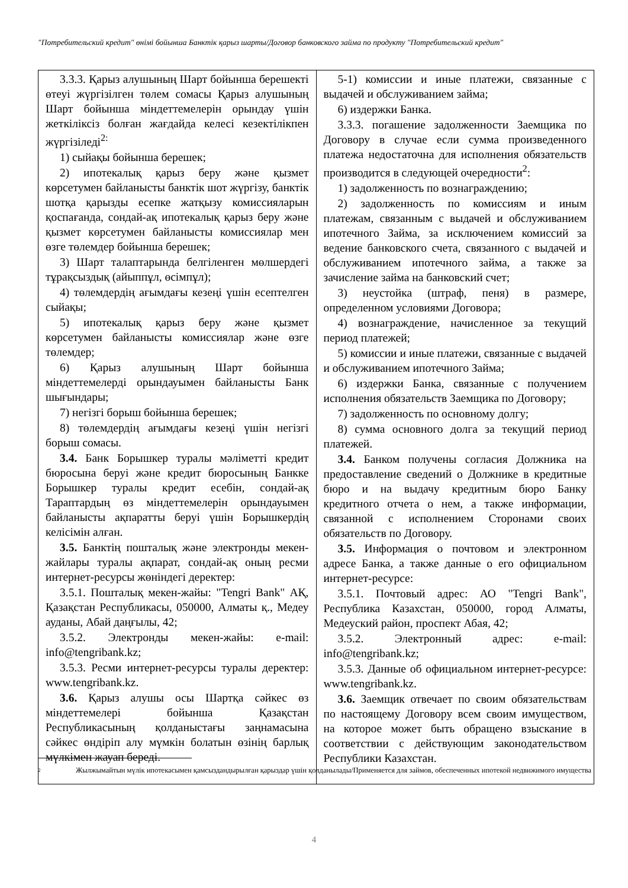"Потребительский кредит" өнімі бойынша Банктік қарыз шарты/Договор банковского займа по продукту "Потребительский кредит"
| 3.3.3. Қарыз алушының Шарт бойынша берешекті өтеуі жүргізілген төлем сомасы Қарыз алушының Шарт бойынша міндеттемелерін орындау үшін жеткіліксіз болған жағдайда келесі кезектілікпен жүргізіледі<sup>2:</sup> 1) сыйақы бойынша берешек; 2) ипотекалық қарыз беру және қызмет көрсетумен байланысты банктік шот жүргізу, банктік шотқа қарызды есепке жатқызу комиссияларын қоспағанда, сондай-ақ ипотекалық қарыз беру және қызмет көрсетумен байланысты комиссиялар мен өзге төлемдер бойынша берешек; 3) Шарт талаптарында белгіленген мөлшердегі тұрақсыздық (айыппұл, өсімпұл); 4) төлемдердің ағымдағы кезеңі үшін есептелген сыйақы; 5) ипотекалық қарыз беру және қызмет көрсетумен байланысты комиссиялар және өзге төлемдер; 6) Қарыз алушының Шарт бойынша міндеттемелерді орындауымен байланысты Банк шығындары; 7) негізгі борыш бойынша берешек; 8) төлемдердің ағымдағы кезеңі үшін негізгі борыш сомасы. 3.4. Банк Борышкер туралы мәліметті кредит бюросына беруі және кредит бюросының Банкке Борышкер туралы кредит есебін, сондай-ақ Тараптардың өз міндеттемелерін орындауымен байланысты ақпаратты беруі үшін Борышкердің келісімін алған. 3.5. Банктің пошталық және электронды мекен-жайлары туралы ақпарат, сондай-ақ оның ресми интернет-ресурсы жөніндегі деректер: 3.5.1. Пошталық мекен-жайы: "Tengri Bank" АҚ, Қазақстан Республикасы, 050000, Алматы қ., Медеу ауданы, Абай даңғылы, 42; 3.5.2. Электронды мекен-жайы: e-mail: info@tengribank.kz; 3.5.3. Ресми интернет-ресурсы туралы деректер: www.tengribank.kz. 3.6. Қарыз алушы осы Шартқа сәйкес өз міндеттемелері бойынша Қазақстан Республикасының қолданыстағы заңнамасына сәйкес өндіріп алу мүмкін болатын өзінің барлық мүлкімен жауап береді. | 5-1) комиссии и иные платежи, связанные с выдачей и обслуживанием займа; 6) издержки Банка. 3.3.3. погашение задолженности Заемщика по Договору в случае если сумма произведенного платежа недостаточна для исполнения обязательств производится в следующей очередности<sup>2</sup>: 1) задолженность по вознаграждению; 2) задолженность по комиссиям и иным платежам, связанным с выдачей и обслуживанием ипотечного Займа, за исключением комиссий за ведение банковского счета, связанного с выдачей и обслуживанием ипотечного займа, а также за зачисление займа на банковский счет; 3) неустойка (штраф, пеня) в размере, определенном условиями Договора; 4) вознаграждение, начисленное за текущий период платежей; 5) комиссии и иные платежи, связанные с выдачей и обслуживанием ипотечного Займа; 6) издержки Банка, связанные с получением исполнения обязательств Заемщика по Договору; 7) задолженность по основному долгу; 8) сумма основного долга за текущий период платежей. 3.4. Банком получены согласия Должника на предоставление сведений о Должнике в кредитные бюро и на выдачу кредитным бюро Банку кредитного отчета о нем, а также информации, связанной с исполнением Сторонами своих обязательств по Договору. 3.5. Информация о почтовом и электронном адресе Банка, а также данные о его официальном интернет-ресурсе: 3.5.1. Почтовый адрес: АО "Tengri Bank", Республика Казахстан, 050000, город Алматы, Медеуский район, проспект Абая, 42; 3.5.2. Электронный адрес: e-mail: info@tengribank.kz; 3.5.3. Данные об официальном интернет-ресурсе: www.tengribank.kz. 3.6. Заемщик отвечает по своим обязательствам по настоящему Договору всем своим имуществом, на которое может быть обращено взыскание в соответствии с действующим законодательством Республики Казахстан. |
2 Жылжымайтын мүлік ипотекасымен қамсыздандырылған қарыздар үшін қолданылады/Применяется для займов, обеспеченных ипотекой недвижимого имущества
4